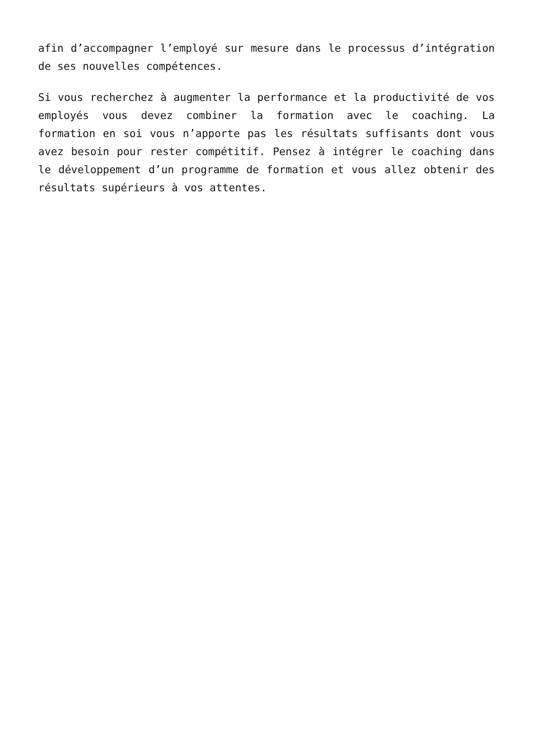afin d’accompagner l’employé sur mesure dans le processus d’intégration de ses nouvelles compétences.
Si vous recherchez à augmenter la performance et la productivité de vos employés vous devez combiner la formation avec le coaching. La formation en soi vous n’apporte pas les résultats suffisants dont vous avez besoin pour rester compétitif. Pensez à intégrer le coaching dans le développement d’un programme de formation et vous allez obtenir des résultats supérieurs à vos attentes.